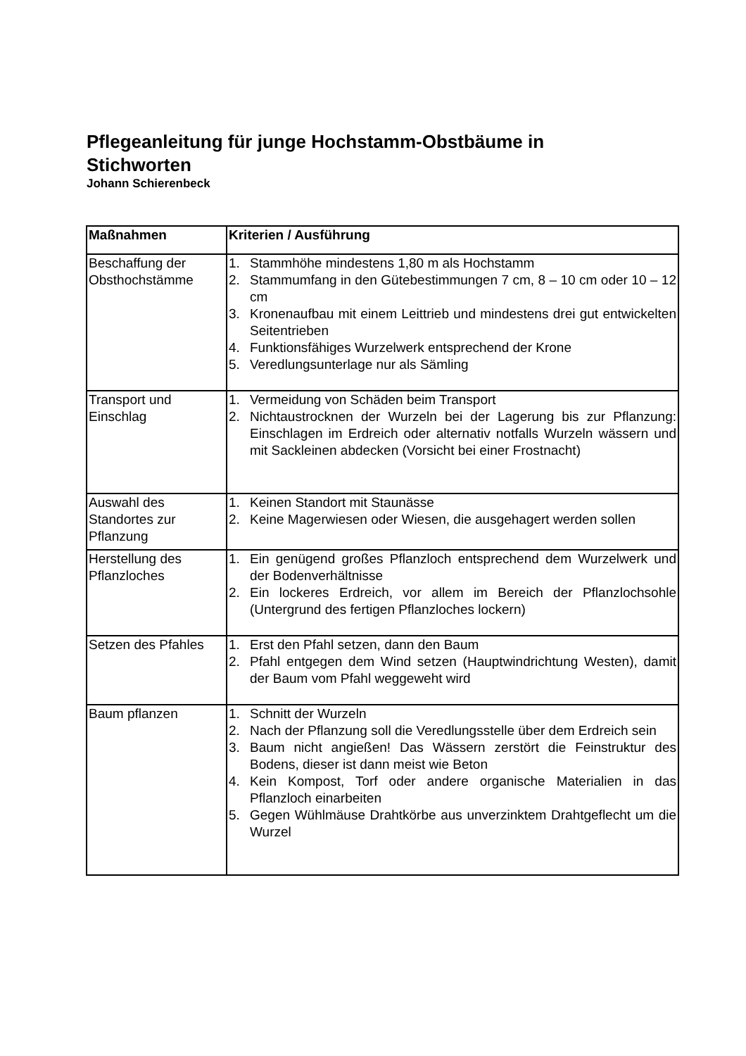Pflegeanleitung für junge Hochstamm-Obstbäume in Stichworten
Johann Schierenbeck
| Maßnahmen | Kriterien / Ausführung |
| --- | --- |
| Beschaffung der Obsthochstämme | 1. Stammhöhe mindestens 1,80 m als Hochstamm 2. Stammumfang in den Gütebestimmungen 7 cm, 8 – 10 cm oder 10 – 12 cm 3. Kronenaufbau mit einem Leittrieb und mindestens drei gut entwickelten Seitentrieben 4. Funktionsfähiges Wurzelwerk entsprechend der Krone 5. Veredlungsunterlage nur als Sämling |
| Transport und Einschlag | 1. Vermeidung von Schäden beim Transport 2. Nichtaustrocknen der Wurzeln bei der Lagerung bis zur Pflanzung: Einschlagen im Erdreich oder alternativ notfalls Wurzeln wässern und mit Sackleinen abdecken (Vorsicht bei einer Frostnacht) |
| Auswahl des Standortes zur Pflanzung | 1. Keinen Standort mit Staunässe 2. Keine Magerwiesen oder Wiesen, die ausgehagert werden sollen |
| Herstellung des Pflanzloches | 1. Ein genügend großes Pflanzloch entsprechend dem Wurzelwerk und der Bodenverhältnisse 2. Ein lockeres Erdreich, vor allem im Bereich der Pflanzlochsohle (Untergrund des fertigen Pflanzloches lockern) |
| Setzen des Pfahles | 1. Erst den Pfahl setzen, dann den Baum 2. Pfahl entgegen dem Wind setzen (Hauptwindrichtung Westen), damit der Baum vom Pfahl weggeweht wird |
| Baum pflanzen | 1. Schnitt der Wurzeln 2. Nach der Pflanzung soll die Veredlungsstelle über dem Erdreich sein 3. Baum nicht angießen! Das Wässern zerstört die Feinstruktur des Bodens, dieser ist dann meist wie Beton 4. Kein Kompost, Torf oder andere organische Materialien in das Pflanzloch einarbeiten 5. Gegen Wühlmäuse Drahtkörbe aus unverzinktem Drahtgeflecht um die Wurzel |